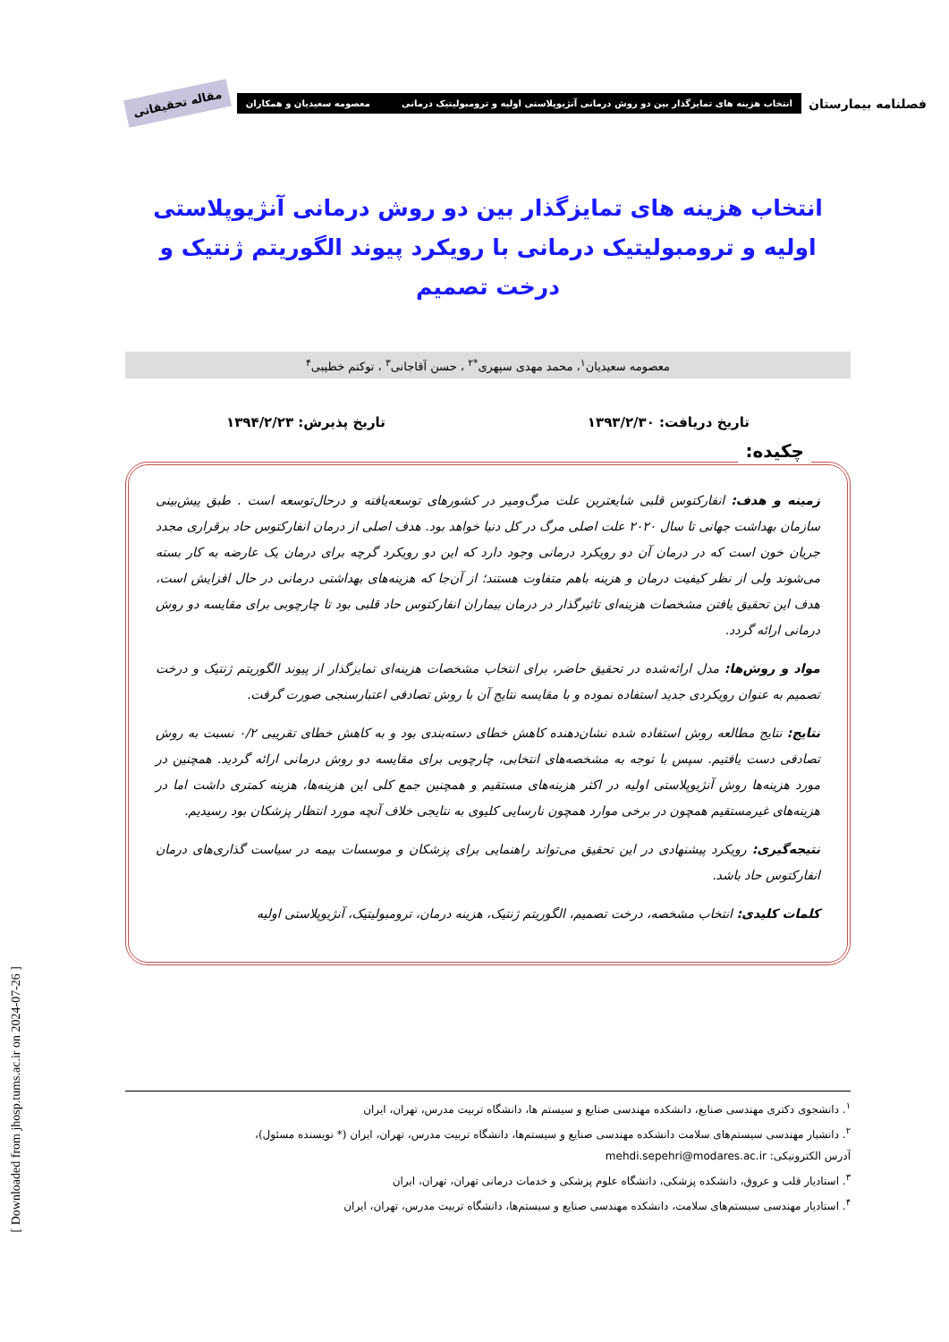فصلنامه بیمارستان
انتخاب هزینه های تمایزگذار بین دو روش درمانی آنژیوپلاستی اولیه و ترومبولیتیک درمانی معصومه سعیدیان و همکاران
مقاله تحقیقاتی
انتخاب هزینه های تمایزگذار بین دو روش درمانی آنژیوپلاستی اولیه و ترومبولیتیک درمانی با رویکرد پیوند الگوریتم ژنتیک و درخت تصمیم
معصومه سعیدیان<sup>۱</sup>، محمد مهدی سپهری<sup>*۲</sup> ، حسن آقاجانی<sup>۳</sup> ، توکتم خطیبی<sup>۴</sup>
تاریخ دریافت: ۱۳۹۳/۲/۳۰ تاریخ پذیرش: ۱۳۹۴/۲/۲۳
چکیده:
زمینه و هدف: انفارکتوس قلبی شایعترین علت مرگ‌ومیر در کشورهای توسعه‌یافته و درحال‌توسعه است . طبق پیش‌بینی سازمان بهداشت جهانی تا سال ۲۰۲۰ علت اصلی مرگ در کل دنیا خواهد بود. هدف اصلی از درمان انفارکتوس حاد برقراری مجدد جریان خون است که در درمان آن دو رویکرد درمانی وجود دارد که این دو رویکرد گرچه برای درمان یک عارضه به کار بسته می‌شوند ولی از نظر کیفیت درمان و هزینه باهم متفاوت هستند؛ از آن‌جا که هزینه‌های بهداشتی درمانی در حال افزایش است، هدف این تحقیق یافتن مشخصات هزینه‌ای تاثیرگذار در درمان بیماران انفارکتوس حاد قلبی بود تا چارچوبی برای مقایسه دو روش درمانی ارائه گردد.
مواد و روش‌ها: مدل ارائه‌شده در تحقیق حاضر، برای انتخاب مشخصات هزینه‌ای تمایزگذار از پیوند الگوریتم ژنتیک و درخت تصمیم به عنوان رویکردی جدید استفاده نموده و با مقایسه نتایج آن با روش تصادفی اعتبارسنجی صورت گرفت.
نتایج: نتایج مطالعه روش استفاده شده نشان‌دهنده کاهش خطای دسته‌بندی بود و به کاهش خطای تقریبی ۰/۲ نسبت به روش تصادفی دست یافتیم. سپس با توجه به مشخصه‌های انتخابی، چارچوبی برای مقایسه دو روش درمانی ارائه گردید. همچنین در مورد هزینه‌ها روش آنژیوپلاستی اولیه در اکثر هزینه‌های مستقیم و همچنین جمع کلی این هزینه‌ها، هزینه کمتری داشت اما در هزینه‌های غیرمستقیم همچون در برخی موارد همچون نارسایی کلیوی به نتایجی خلاف آنچه مورد انتظار پزشکان بود رسیدیم.
نتیجه‌گیری: رویکرد پیشنهادی در این تحقیق می‌تواند راهنمایی برای پزشکان و موسسات بیمه در سیاست گذاری‌های درمان انفارکتوس حاد باشد.
کلمات کلیدی: انتخاب مشخصه، درخت تصمیم، الگوریتم ژنتیک، هزینه درمان، ترومبولیتیک، آنژیوپلاستی اولیه
<sup>۱</sup>. دانشجوی دکتری مهندسی صنایع، دانشکده مهندسی صنایع و سیستم ها، دانشگاه تربیت مدرس، تهران، ایران
<sup>۲</sup>. دانشیار مهندسی سیستم‌های سلامت دانشکده مهندسی صنایع و سیستم‌ها، دانشگاه تربیت مدرس، تهران، ایران (* نویسنده مسئول)،
آدرس الکترونیکی: mehdi.sepehri@modares.ac.ir
<sup>۳</sup>. استادیار قلب و عروق، دانشکده پزشکی، دانشگاه علوم پزشکی و خدمات درمانی تهران، تهران، ایران
<sup>۴</sup>. استادیار مهندسی سیستم‌های سلامت، دانشکده مهندسی صنایع و سیستم‌ها، دانشگاه تربیت مدرس، تهران، ایران
[ Downloaded from jhosp.tums.ac.ir on 2024-07-26 ]